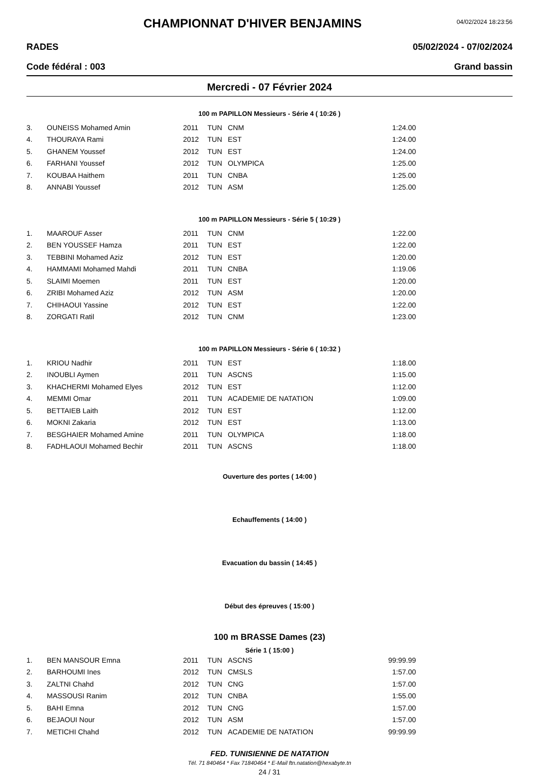CHAMPIONNAT D'HIVER BENJAMINS
04/02/2024 18:23:56
RADES 05/02/2024 - 07/02/2024
Code fédéral : 003 Grand bassin
Mercredi - 07 Février 2024
100 m PAPILLON Messieurs - Série 4 ( 10:26 )
| 3. | OUNEISS Mohamed Amin | 2011 | TUN | CNM | 1:24.00 |
| 4. | THOURAYA Rami | 2012 | TUN | EST | 1:24.00 |
| 5. | GHANEM Youssef | 2012 | TUN | EST | 1:24.00 |
| 6. | FARHANI Youssef | 2012 | TUN | OLYMPICA | 1:25.00 |
| 7. | KOUBAA Haithem | 2011 | TUN | CNBA | 1:25.00 |
| 8. | ANNABI Youssef | 2012 | TUN | ASM | 1:25.00 |
100 m PAPILLON Messieurs - Série 5 ( 10:29 )
| 1. | MAAROUF Asser | 2011 | TUN | CNM | 1:22.00 |
| 2. | BEN YOUSSEF Hamza | 2011 | TUN | EST | 1:22.00 |
| 3. | TEBBINI Mohamed Aziz | 2012 | TUN | EST | 1:20.00 |
| 4. | HAMMAMI Mohamed Mahdi | 2011 | TUN | CNBA | 1:19.06 |
| 5. | SLAIMI Moemen | 2011 | TUN | EST | 1:20.00 |
| 6. | ZRIBI Mohamed Aziz | 2012 | TUN | ASM | 1:20.00 |
| 7. | CHIHAOUI Yassine | 2012 | TUN | EST | 1:22.00 |
| 8. | ZORGATI Ratil | 2012 | TUN | CNM | 1:23.00 |
100 m PAPILLON Messieurs - Série 6 ( 10:32 )
| 1. | KRIOU Nadhir | 2011 | TUN | EST | 1:18.00 |
| 2. | INOUBLI Aymen | 2011 | TUN | ASCNS | 1:15.00 |
| 3. | KHACHERMI Mohamed Elyes | 2012 | TUN | EST | 1:12.00 |
| 4. | MEMMI Omar | 2011 | TUN | ACADEMIE DE NATATION | 1:09.00 |
| 5. | BETTAIEB Laith | 2012 | TUN | EST | 1:12.00 |
| 6. | MOKNI Zakaria | 2012 | TUN | EST | 1:13.00 |
| 7. | BESGHAIER Mohamed Amine | 2011 | TUN | OLYMPICA | 1:18.00 |
| 8. | FADHLAOUI Mohamed Bechir | 2011 | TUN | ASCNS | 1:18.00 |
Ouverture des portes ( 14:00 )
Echauffements ( 14:00 )
Evacuation du bassin ( 14:45 )
Début des épreuves ( 15:00 )
100 m BRASSE Dames (23)
Série 1 ( 15:00 )
| 1. | BEN MANSOUR Emna | 2011 | TUN | ASCNS | 99:99.99 |
| 2. | BARHOUMI Ines | 2012 | TUN | CMSLS | 1:57.00 |
| 3. | ZALTNI Chahd | 2012 | TUN | CNG | 1:57.00 |
| 4. | MASSOUSI Ranim | 2012 | TUN | CNBA | 1:55.00 |
| 5. | BAHI Emna | 2012 | TUN | CNG | 1:57.00 |
| 6. | BEJAOUI Nour | 2012 | TUN | ASM | 1:57.00 |
| 7. | METICHI Chahd | 2012 | TUN | ACADEMIE DE NATATION | 99:99.99 |
FED. TUNISIENNE DE NATATION
Tél. 71 840464 * Fax 71840464 * E-Mail ftn.natation@hexabyte.tn
24 / 31